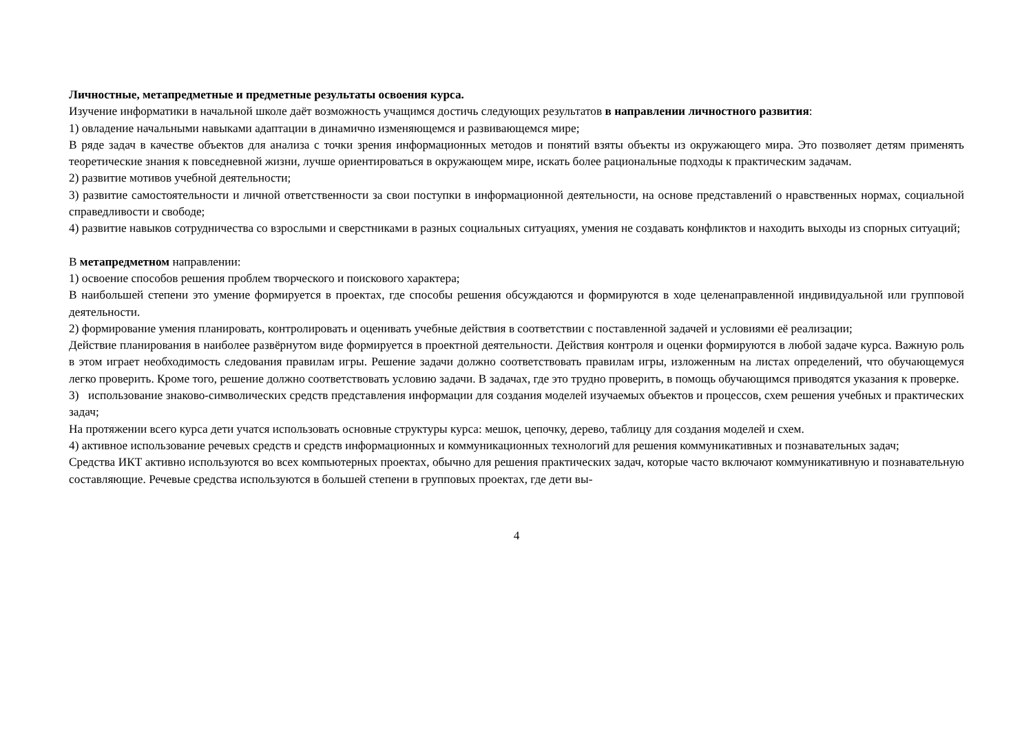Личностные, метапредметные и предметные результаты освоения курса.
Изучение информатики в начальной школе даёт возможность учащимся достичь следующих результатов в направлении личностного развития:
1) овладение начальными навыками адаптации в динамично изменяющемся и развивающемся мире;
В ряде задач в качестве объектов для анализа с точки зрения информационных методов и понятий взяты объекты из окружающего мира. Это позволяет детям применять теоретические знания к повседневной жизни, лучше ориентироваться в окружающем мире, искать более рациональные подходы к практическим задачам.
2) развитие мотивов учебной деятельности;
3) развитие самостоятельности и личной ответственности за свои поступки в информационной деятельности, на основе представлений о нравственных нормах, социальной справедливости и свободе;
4) развитие навыков сотрудничества со взрослыми и сверстниками в разных социальных ситуациях, умения не создавать конфликтов и находить выходы из спорных ситуаций;
В метапредметном направлении:
1) освоение способов решения проблем творческого и поискового характера;
В наибольшей степени это умение формируется в проектах, где способы решения обсуждаются и формируются в ходе целенаправленной индивидуальной или групповой деятельности.
2) формирование умения планировать, контролировать и оценивать учебные действия в соответствии с поставленной задачей и условиями её реализации;
Действие планирования в наиболее развёрнутом виде формируется в проектной деятельности. Действия контроля и оценки формируются в любой задаче курса. Важную роль в этом играет необходимость следования правилам игры. Решение задачи должно соответствовать правилам игры, изложенным на листах определений, что обучающемуся легко проверить. Кроме того, решение должно соответствовать условию задачи. В задачах, где это трудно проверить, в помощь обучающимся приводятся указания к проверке.
3) использование знаково-символических средств представления информации для создания моделей изучаемых объектов и процессов, схем решения учебных и практических задач;
На протяжении всего курса дети учатся использовать основные структуры курса: мешок, цепочку, дерево, таблицу для создания моделей и схем.
4) активное использование речевых средств и средств информационных и коммуникационных технологий для решения коммуникативных и познавательных задач;
Средства ИКТ активно используются во всех компьютерных проектах, обычно для решения практических задач, которые часто включают коммуникативную и познавательную составляющие. Речевые средства используются в большей степени в групповых проектах, где дети вы-
4